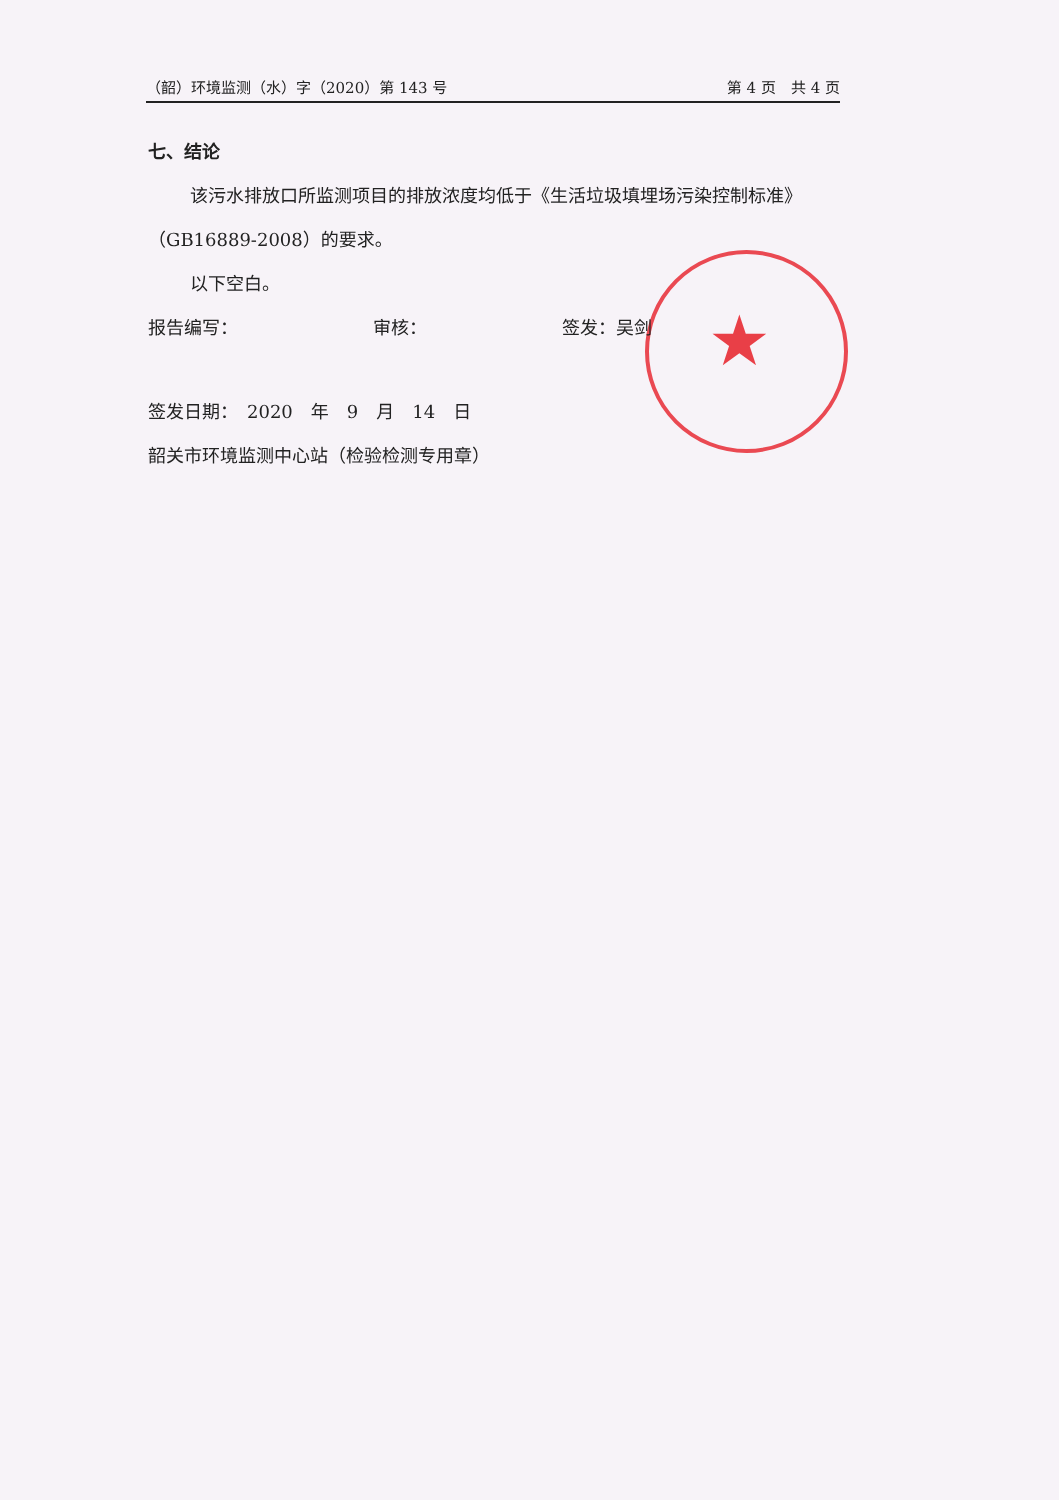（韶）环境监测（水）字（2020）第 143 号 第 4 页　共 4 页
★
七、结论
该污水排放口所监测项目的排放浓度均低于《生活垃圾填埋场污染控制标准》（GB16889-2008）的要求。
以下空白。
报告编写：　　　　　　　　审核：　　　　　　　　签发：吴剑
签发日期：　2020　年　9　月　14　日
韶关市环境监测中心站（检验检测专用章）